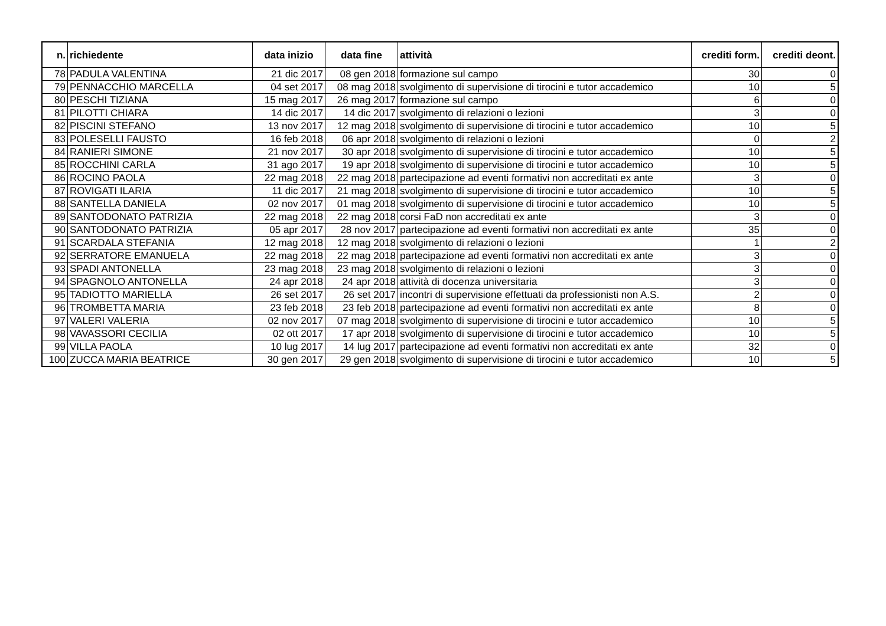| n. | richiedente | data inizio | data fine | attività | crediti form. | crediti deont. |
| --- | --- | --- | --- | --- | --- | --- |
| 78 | PADULA VALENTINA | 21 dic 2017 | 08 gen 2018 | formazione sul campo | 30 | 0 |
| 79 | PENNACCHIO MARCELLA | 04 set 2017 | 08 mag 2018 | svolgimento di supervisione di tirocini e tutor accademico | 10 | 5 |
| 80 | PESCHI TIZIANA | 15 mag 2017 | 26 mag 2017 | formazione sul campo | 6 | 0 |
| 81 | PILOTTI CHIARA | 14 dic 2017 | 14 dic 2017 | svolgimento di relazioni o lezioni | 3 | 0 |
| 82 | PISCINI STEFANO | 13 nov 2017 | 12 mag 2018 | svolgimento di supervisione di tirocini e tutor accademico | 10 | 5 |
| 83 | POLESELLI FAUSTO | 16 feb 2018 | 06 apr 2018 | svolgimento di relazioni o lezioni | 0 | 2 |
| 84 | RANIERI SIMONE | 21 nov 2017 | 30 apr 2018 | svolgimento di supervisione di tirocini e tutor accademico | 10 | 5 |
| 85 | ROCCHINI CARLA | 31 ago 2017 | 19 apr 2018 | svolgimento di supervisione di tirocini e tutor accademico | 10 | 5 |
| 86 | ROCINO PAOLA | 22 mag 2018 | 22 mag 2018 | partecipazione ad eventi formativi non accreditati ex ante | 3 | 0 |
| 87 | ROVIGATI ILARIA | 11 dic 2017 | 21 mag 2018 | svolgimento di supervisione di tirocini e tutor accademico | 10 | 5 |
| 88 | SANTELLA DANIELA | 02 nov 2017 | 01 mag 2018 | svolgimento di supervisione di tirocini e tutor accademico | 10 | 5 |
| 89 | SANTODONATO PATRIZIA | 22 mag 2018 | 22 mag 2018 | corsi FaD non accreditati ex ante | 3 | 0 |
| 90 | SANTODONATO PATRIZIA | 05 apr 2017 | 28 nov 2017 | partecipazione ad eventi formativi non accreditati ex ante | 35 | 0 |
| 91 | SCARDALA STEFANIA | 12 mag 2018 | 12 mag 2018 | svolgimento di relazioni o lezioni | 1 | 2 |
| 92 | SERRATORE EMANUELA | 22 mag 2018 | 22 mag 2018 | partecipazione ad eventi formativi non accreditati ex ante | 3 | 0 |
| 93 | SPADI ANTONELLA | 23 mag 2018 | 23 mag 2018 | svolgimento di relazioni o lezioni | 3 | 0 |
| 94 | SPAGNOLO ANTONELLA | 24 apr 2018 | 24 apr 2018 | attività di docenza universitaria | 3 | 0 |
| 95 | TADIOTTO MARIELLA | 26 set 2017 | 26 set 2017 | incontri di supervisione effettuati da professionisti non A.S. | 2 | 0 |
| 96 | TROMBETTA MARIA | 23 feb 2018 | 23 feb 2018 | partecipazione ad eventi formativi non accreditati ex ante | 8 | 0 |
| 97 | VALERI VALERIA | 02 nov 2017 | 07 mag 2018 | svolgimento di supervisione di tirocini e tutor accademico | 10 | 5 |
| 98 | VAVASSORI CECILIA | 02 ott 2017 | 17 apr 2018 | svolgimento di supervisione di tirocini e tutor accademico | 10 | 5 |
| 99 | VILLA PAOLA | 10 lug 2017 | 14 lug 2017 | partecipazione ad eventi formativi non accreditati ex ante | 32 | 0 |
| 100 | ZUCCA MARIA BEATRICE | 30 gen 2017 | 29 gen 2018 | svolgimento di supervisione di tirocini e tutor accademico | 10 | 5 |